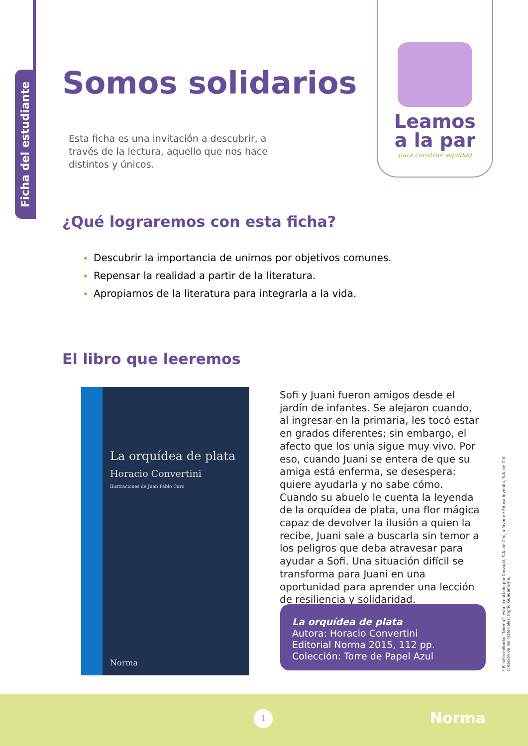Ficha del estudiante
Leamos
a la par
para construir equidad
Somos solidarios
Esta ficha es una invitación a descubrir, a través de la lectura, aquello que nos hace distintos y únicos.
¿Qué lograremos con esta ficha?
Descubrir la importancia de unirnos por objetivos comunes.
Repensar la realidad a partir de la literatura.
Apropiarnos de la literatura para integrarla a la vida.
El libro que leeremos
La orquídea de plata
Horacio Convertini
Ilustraciones de Juan Pablo Caro
Norma
Sofi y Juani fueron amigos desde el jardín de infantes. Se alejaron cuando, al ingresar en la primaria, les tocó estar en grados diferentes; sin embargo, el afecto que los unía sigue muy vivo. Por eso, cuando Juani se entera de que su amiga está enferma, se desespera: quiere ayudarla y no sabe cómo. Cuando su abuelo le cuenta la leyenda de la orquídea de plata, una flor mágica capaz de devolver la ilusión a quien la recibe, Juani sale a buscarla sin temor a los peligros que deba atravesar para ayudar a Sofi. Una situación difícil se transforma para Juani en una oportunidad para aprender una lección de resiliencia y solidaridad.
La orquídea de plata
Autora: Horacio Convertini
Editorial Norma 2015, 112 pp.
Colección: Torre de Papel Azul
* El sello editorial “Norma”, está licenciado por Carvajal, S.A. de C.V., a favor de Educa Inventia, S.A. de C.V. Creación de los materiales: Ingrid Guadarrama.
1 Norma